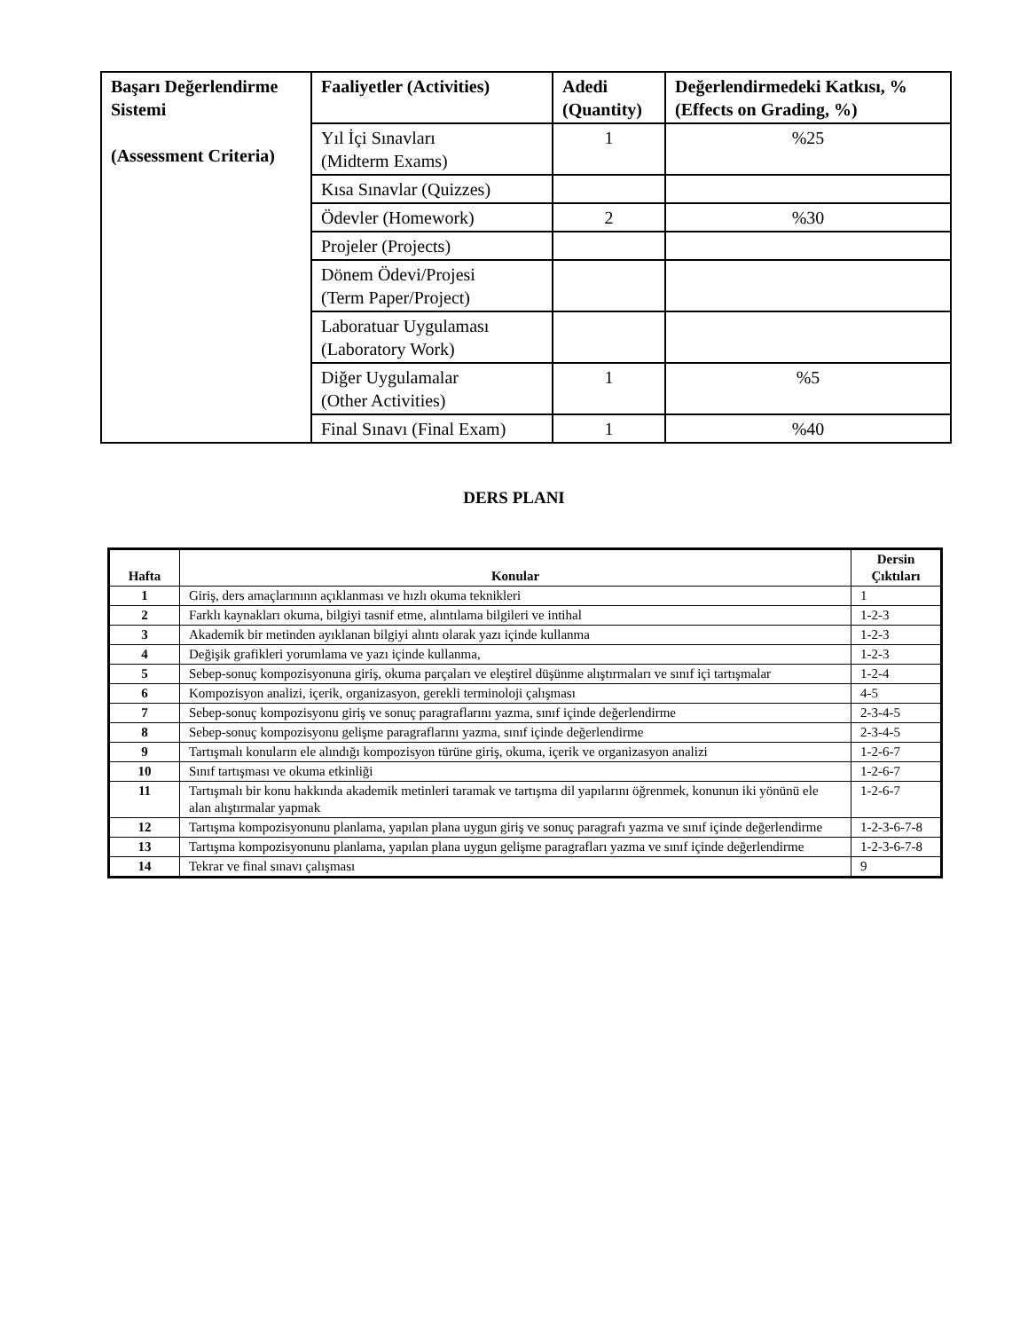| Başarı Değerlendirme Sistemi (Assessment Criteria) | Faaliyetler (Activities) | Adedi (Quantity) | Değerlendirmedeki Katkısı, % (Effects on Grading, %) |
| --- | --- | --- | --- |
| | Yıl İçi Sınavları (Midterm Exams) | 1 | %25 |
| | Kısa Sınavlar (Quizzes) | | |
| | Ödevler (Homework) | 2 | %30 |
| | Projeler (Projects) | | |
| | Dönem Ödevi/Projesi (Term Paper/Project) | | |
| | Laboratuar Uygulaması (Laboratory Work) | | |
| | Diğer Uygulamalar (Other Activities) | 1 | %5 |
| | Final Sınavı (Final Exam) | 1 | %40 |
DERS PLANI
| Hafta | Konular | Dersin Çıktıları |
| --- | --- | --- |
| 1 | Giriş, ders amaçlarınınn açıklanması ve hızlı okuma teknikleri | 1 |
| 2 | Farklı kaynakları okuma, bilgiyi tasnif etme, alıntılama bilgileri ve intihal | 1-2-3 |
| 3 | Akademik bir metinden ayıklanan bilgiyi alıntı olarak yazı içinde kullanma | 1-2-3 |
| 4 | Değişik grafikleri yorumlama ve yazı içinde kullanma, | 1-2-3 |
| 5 | Sebep-sonuç kompozisyonuna giriş, okuma parçaları ve eleştirel düşünme alıştırmaları ve sınıf içi tartışmalar | 1-2-4 |
| 6 | Kompozisyon analizi, içerik, organizasyon, gerekli terminoloji çalışması | 4-5 |
| 7 | Sebep-sonuç kompozisyonu giriş ve sonuç paragraflarını yazma, sınıf içinde değerlendirme | 2-3-4-5 |
| 8 | Sebep-sonuç kompozisyonu gelişme paragraflarını yazma, sınıf içinde değerlendirme | 2-3-4-5 |
| 9 | Tartışmalı konuların ele alındığı kompozisyon türüne giriş, okuma, içerik ve organizasyon analizi | 1-2-6-7 |
| 10 | Sınıf tartışması ve okuma etkinliği | 1-2-6-7 |
| 11 | Tartışmalı bir konu hakkında akademik metinleri taramak ve tartışma dil yapılarını öğrenmek, konunun iki yönünü ele alan alıştırmalar yapmak | 1-2-6-7 |
| 12 | Tartışma kompozisyonunu planlama, yapılan plana uygun giriş ve sonuç paragrafı yazma ve sınıf içinde değerlendirme | 1-2-3-6-7-8 |
| 13 | Tartışma kompozisyonunu planlama, yapılan plana uygun gelişme paragrafları yazma ve sınıf içinde değerlendirme | 1-2-3-6-7-8 |
| 14 | Tekrar ve final sınavı çalışması | 9 |